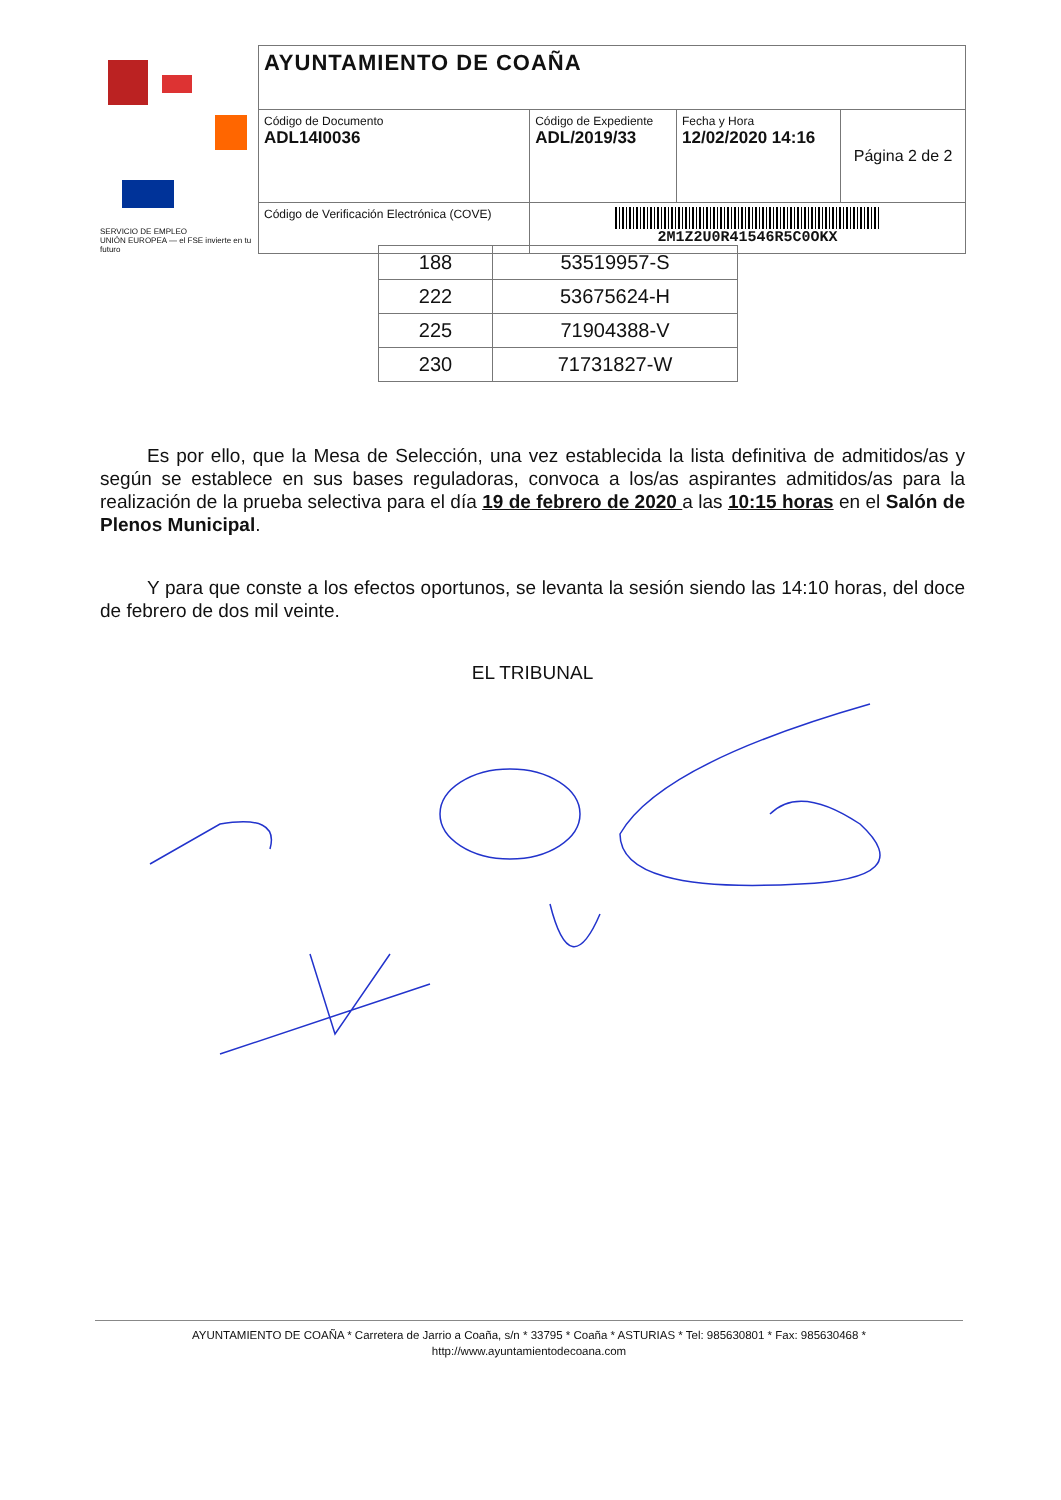SERVICIO DE EMPLEO
UNIÓN EUROPEA — el FSE invierte en tu futuro
| AYUNTAMIENTO DE COAÑA | | | |
| Código de Documento ADL14I0036 | Código de Expediente ADL/2019/33 | Fecha y Hora 12/02/2020 14:16 | Página 2 de 2 |
| Código de Verificación Electrónica (COVE) | 2M1Z2U0R41546R5C0OKX | | |
| 188 | 53519957-S |
| 222 | 53675624-H |
| 225 | 71904388-V |
| 230 | 71731827-W |
Es por ello, que la Mesa de Selección, una vez establecida la lista definitiva de admitidos/as y según se establece en sus bases reguladoras, convoca a los/as aspirantes admitidos/as para la realización de la prueba selectiva para el día 19 de febrero de 2020 a las 10:15 horas en el Salón de Plenos Municipal.
Y para que conste a los efectos oportunos, se levanta la sesión siendo las 14:10 horas, del doce de febrero de dos mil veinte.
EL TRIBUNAL
AYUNTAMIENTO DE COAÑA * Carretera de Jarrio a Coaña, s/n * 33795 * Coaña * ASTURIAS * Tel: 985630801 * Fax: 985630468 *
http://www.ayuntamientodecoana.com